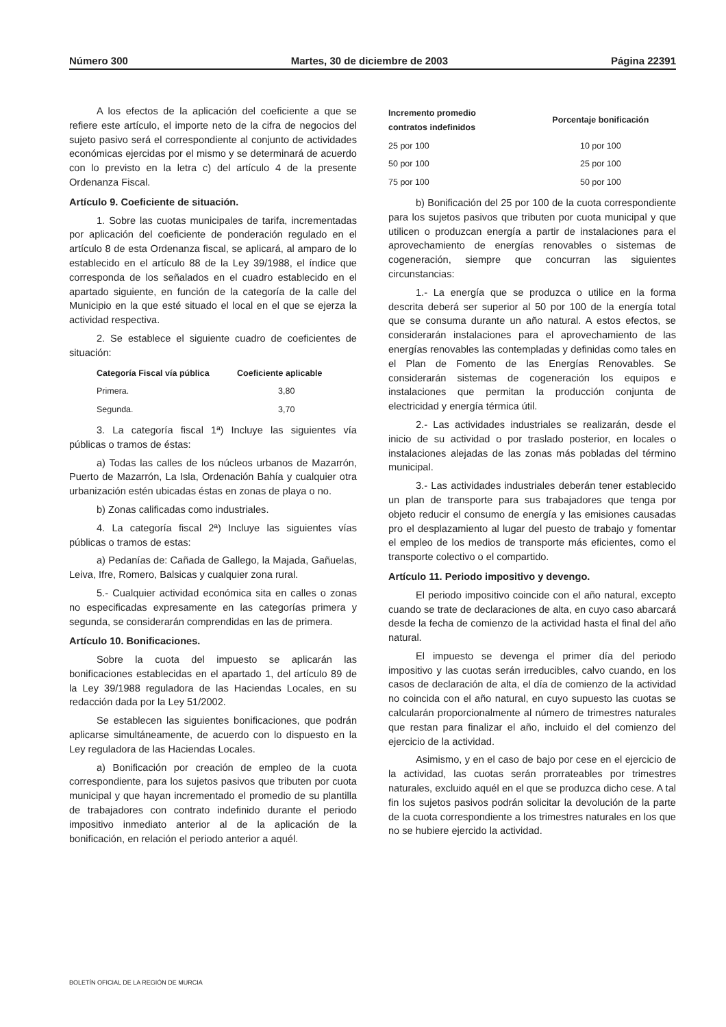Número 300 Martes, 30 de diciembre de 2003 Página 22391
A los efectos de la aplicación del coeficiente a que se refiere este artículo, el importe neto de la cifra de negocios del sujeto pasivo será el correspondiente al conjunto de actividades económicas ejercidas por el mismo y se determinará de acuerdo con lo previsto en la letra c) del artículo 4 de la presente Ordenanza Fiscal.
Artículo 9. Coeficiente de situación.
1. Sobre las cuotas municipales de tarifa, incrementadas por aplicación del coeficiente de ponderación regulado en el artículo 8 de esta Ordenanza fiscal, se aplicará, al amparo de lo establecido en el artículo 88 de la Ley 39/1988, el índice que corresponda de los señalados en el cuadro establecido en el apartado siguiente, en función de la categoría de la calle del Municipio en la que esté situado el local en el que se ejerza la actividad respectiva.
2. Se establece el siguiente cuadro de coeficientes de situación:
| Categoría Fiscal vía pública | Coeficiente aplicable |
| --- | --- |
| Primera. | 3,80 |
| Segunda. | 3,70 |
3. La categoría fiscal 1ª) Incluye las siguientes vía públicas o tramos de éstas:
a) Todas las calles de los núcleos urbanos de Mazarrón, Puerto de Mazarrón, La Isla, Ordenación Bahía y cualquier otra urbanización estén ubicadas éstas en zonas de playa o no.
b) Zonas calificadas como industriales.
4. La categoría fiscal 2ª) Incluye las siguientes vías públicas o tramos de estas:
a) Pedanías de: Cañada de Gallego, la Majada, Gañuelas, Leiva, Ifre, Romero, Balsicas y cualquier zona rural.
5.- Cualquier actividad económica sita en calles o zonas no especificadas expresamente en las categorías primera y segunda, se considerarán comprendidas en las de primera.
Artículo 10. Bonificaciones.
Sobre la cuota del impuesto se aplicarán las bonificaciones establecidas en el apartado 1, del artículo 89 de la Ley 39/1988 reguladora de las Haciendas Locales, en su redacción dada por la Ley 51/2002.
Se establecen las siguientes bonificaciones, que podrán aplicarse simultáneamente, de acuerdo con lo dispuesto en la Ley reguladora de las Haciendas Locales.
a) Bonificación por creación de empleo de la cuota correspondiente, para los sujetos pasivos que tributen por cuota municipal y que hayan incrementado el promedio de su plantilla de trabajadores con contrato indefinido durante el periodo impositivo inmediato anterior al de la aplicación de la bonificación, en relación el periodo anterior a aquél.
| Incremento promedio contratos indefinidos | Porcentaje bonificación |
| --- | --- |
| 25 por 100 | 10 por 100 |
| 50 por 100 | 25 por 100 |
| 75 por 100 | 50 por 100 |
b) Bonificación del 25 por 100 de la cuota correspondiente para los sujetos pasivos que tributen por cuota municipal y que utilicen o produzcan energía a partir de instalaciones para el aprovechamiento de energías renovables o sistemas de cogeneración, siempre que concurran las siguientes circunstancias:
1.- La energía que se produzca o utilice en la forma descrita deberá ser superior al 50 por 100 de la energía total que se consuma durante un año natural. A estos efectos, se considerarán instalaciones para el aprovechamiento de las energías renovables las contempladas y definidas como tales en el Plan de Fomento de las Energías Renovables. Se considerarán sistemas de cogeneración los equipos e instalaciones que permitan la producción conjunta de electricidad y energía térmica útil.
2.- Las actividades industriales se realizarán, desde el inicio de su actividad o por traslado posterior, en locales o instalaciones alejadas de las zonas más pobladas del término municipal.
3.- Las actividades industriales deberán tener establecido un plan de transporte para sus trabajadores que tenga por objeto reducir el consumo de energía y las emisiones causadas pro el desplazamiento al lugar del puesto de trabajo y fomentar el empleo de los medios de transporte más eficientes, como el transporte colectivo o el compartido.
Artículo 11. Periodo impositivo y devengo.
El periodo impositivo coincide con el año natural, excepto cuando se trate de declaraciones de alta, en cuyo caso abarcará desde la fecha de comienzo de la actividad hasta el final del año natural.
El impuesto se devenga el primer día del periodo impositivo y las cuotas serán irreducibles, calvo cuando, en los casos de declaración de alta, el día de comienzo de la actividad no coincida con el año natural, en cuyo supuesto las cuotas se calcularán proporcionalmente al número de trimestres naturales que restan para finalizar el año, incluido el del comienzo del ejercicio de la actividad.
Asimismo, y en el caso de bajo por cese en el ejercicio de la actividad, las cuotas serán prorrateables por trimestres naturales, excluido aquél en el que se produzca dicho cese. A tal fin los sujetos pasivos podrán solicitar la devolución de la parte de la cuota correspondiente a los trimestres naturales en los que no se hubiere ejercido la actividad.
BOLETÍN OFICIAL DE LA REGIÓN DE MURCIA